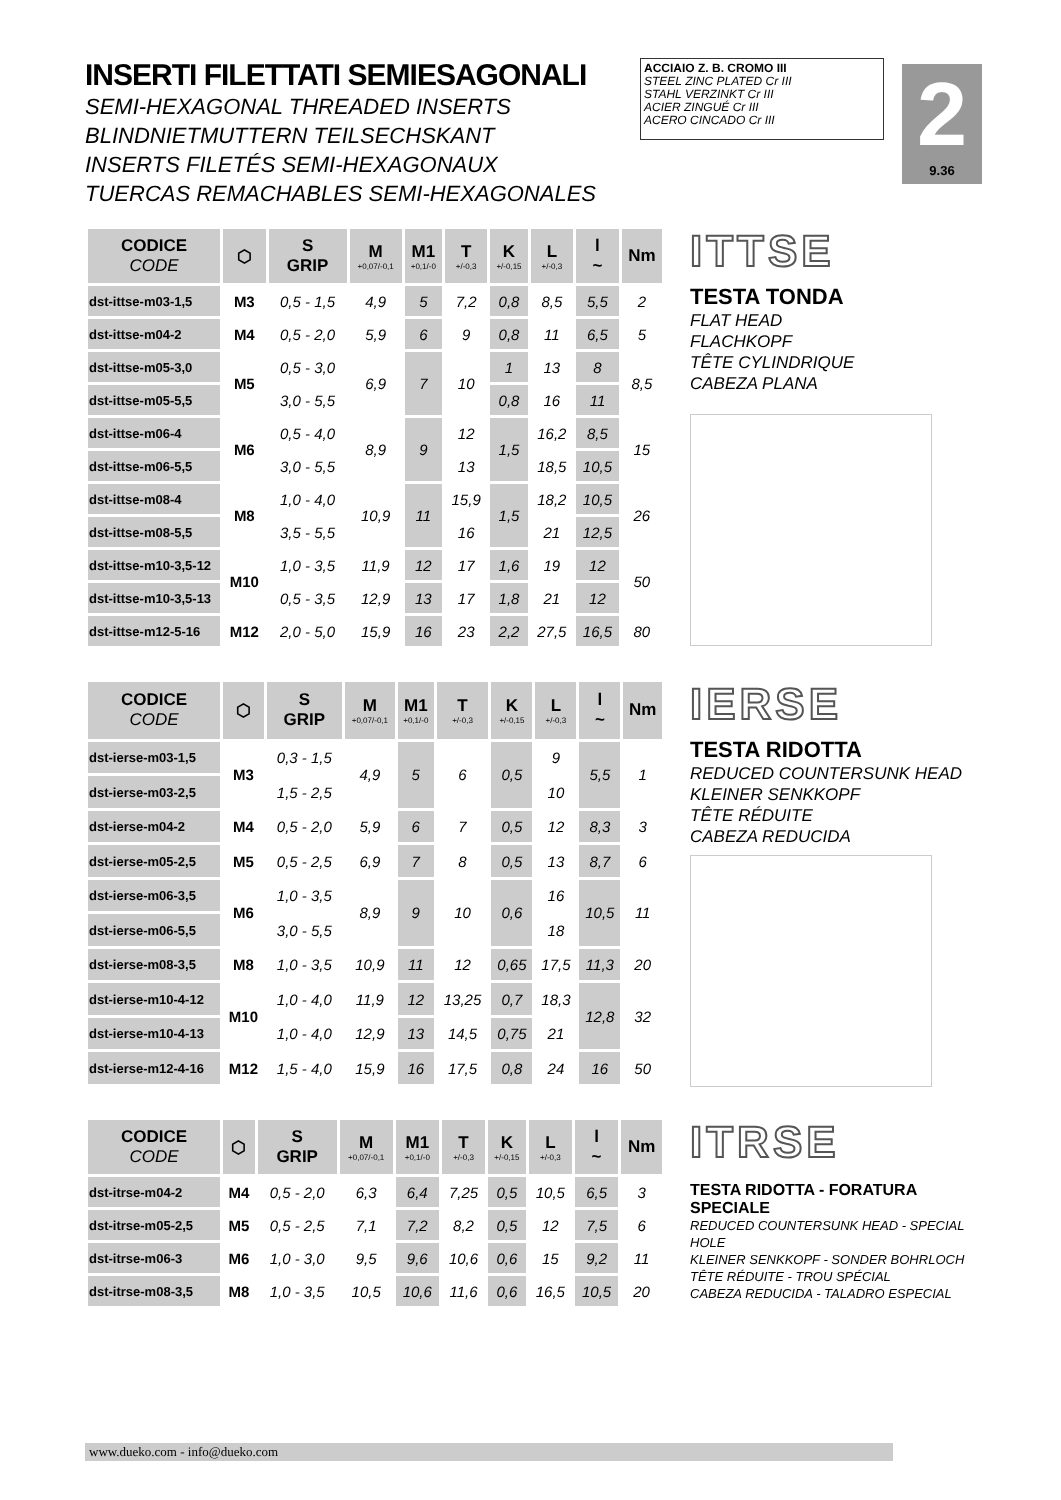INSERTI FILETTATI SEMIESAGONALI
SEMI-HEXAGONAL THREADED INSERTS
BLINDNIETMUTTERN TEILSECHSKANT
INSERTS FILETÉS SEMI-HEXAGONAUX
TUERCAS REMACHABLES SEMI-HEXAGONALES
ACCIAIO Z. B. CROMO III
STEEL ZINC PLATED Cr III
STAHL VERZINKT Cr III
ACIER ZINGUÉ Cr III
ACERO CINCADO Cr III
2
9.36
| CODICE CODE | ⬡ | S GRIP | M +0,07/-0,1 | M1 +0,1/-0 | T +/-0,3 | K +/-0,15 | L +/-0,3 | l ~ | Nm |
| --- | --- | --- | --- | --- | --- | --- | --- | --- | --- |
| dst-ittse-m03-1,5 | M3 | 0,5 - 1,5 | 4,9 | 5 | 7,2 | 0,8 | 8,5 | 5,5 | 2 |
| dst-ittse-m04-2 | M4 | 0,5 - 2,0 | 5,9 | 6 | 9 | 0,8 | 11 | 6,5 | 5 |
| dst-ittse-m05-3,0 | M5 | 0,5 - 3,0 | 6,9 | 7 | 10 | 1 | 13 | 8 | 8,5 |
| dst-ittse-m05-5,5 | | 3,0 - 5,5 | | | | 0,8 | 16 | 11 | |
| dst-ittse-m06-4 | M6 | 0,5 - 4,0 | 8,9 | 9 | 12 | 1,5 | 16,2 | 8,5 | 15 |
| dst-ittse-m06-5,5 | | 3,0 - 5,5 | | | 13 | | 18,5 | 10,5 | |
| dst-ittse-m08-4 | M8 | 1,0 - 4,0 | 10,9 | 11 | 15,9 | 1,5 | 18,2 | 10,5 | 26 |
| dst-ittse-m08-5,5 | | 3,5 - 5,5 | | | 16 | | 21 | 12,5 | |
| dst-ittse-m10-3,5-12 | M10 | 1,0 - 3,5 | 11,9 | 12 | 17 | 1,6 | 19 | 12 | 50 |
| dst-ittse-m10-3,5-13 | | 0,5 - 3,5 | 12,9 | 13 | 17 | 1,8 | 21 | 12 | |
| dst-ittse-m12-5-16 | M12 | 2,0 - 5,0 | 15,9 | 16 | 23 | 2,2 | 27,5 | 16,5 | 80 |
ITTSE
TESTA TONDA
FLAT HEAD
FLACHKOPF
TÊTE CYLINDRIQUE
CABEZA PLANA
| CODICE CODE | ⬡ | S GRIP | M +0,07/-0,1 | M1 +0,1/-0 | T +/-0,3 | K +/-0,15 | L +/-0,3 | l ~ | Nm |
| --- | --- | --- | --- | --- | --- | --- | --- | --- | --- |
| dst-ierse-m03-1,5 | M3 | 0,3 - 1,5 | 4,9 | 5 | 6 | 0,5 | 9 | 5,5 | 1 |
| dst-ierse-m03-2,5 | | 1,5 - 2,5 | | | | | 10 | | |
| dst-ierse-m04-2 | M4 | 0,5 - 2,0 | 5,9 | 6 | 7 | 0,5 | 12 | 8,3 | 3 |
| dst-ierse-m05-2,5 | M5 | 0,5 - 2,5 | 6,9 | 7 | 8 | 0,5 | 13 | 8,7 | 6 |
| dst-ierse-m06-3,5 | M6 | 1,0 - 3,5 | 8,9 | 9 | 10 | 0,6 | 16 | 10,5 | 11 |
| dst-ierse-m06-5,5 | | 3,0 - 5,5 | | | | | 18 | | |
| dst-ierse-m08-3,5 | M8 | 1,0 - 3,5 | 10,9 | 11 | 12 | 0,65 | 17,5 | 11,3 | 20 |
| dst-ierse-m10-4-12 | M10 | 1,0 - 4,0 | 11,9 | 12 | 13,25 | 0,7 | 18,3 | 12,8 | 32 |
| dst-ierse-m10-4-13 | | 1,0 - 4,0 | 12,9 | 13 | 14,5 | 0,75 | 21 | | |
| dst-ierse-m12-4-16 | M12 | 1,5 - 4,0 | 15,9 | 16 | 17,5 | 0,8 | 24 | 16 | 50 |
IERSE
TESTA RIDOTTA
REDUCED COUNTERSUNK HEAD
KLEINER SENKKOPF
TÊTE RÉDUITE
CABEZA REDUCIDA
| CODICE CODE | ⬡ | S GRIP | M +0,07/-0,1 | M1 +0,1/-0 | T +/-0,3 | K +/-0,15 | L +/-0,3 | l ~ | Nm |
| --- | --- | --- | --- | --- | --- | --- | --- | --- | --- |
| dst-itrse-m04-2 | M4 | 0,5 - 2,0 | 6,3 | 6,4 | 7,25 | 0,5 | 10,5 | 6,5 | 3 |
| dst-itrse-m05-2,5 | M5 | 0,5 - 2,5 | 7,1 | 7,2 | 8,2 | 0,5 | 12 | 7,5 | 6 |
| dst-itrse-m06-3 | M6 | 1,0 - 3,0 | 9,5 | 9,6 | 10,6 | 0,6 | 15 | 9,2 | 11 |
| dst-itrse-m08-3,5 | M8 | 1,0 - 3,5 | 10,5 | 10,6 | 11,6 | 0,6 | 16,5 | 10,5 | 20 |
ITRSE
TESTA RIDOTTA - FORATURA SPECIALE
REDUCED COUNTERSUNK HEAD - SPECIAL HOLE
KLEINER SENKKOPF - SONDER BOHRLOCH
TÊTE RÉDUITE - TROU SPÉCIAL
CABEZA REDUCIDA - TALADRO ESPECIAL
www.dueko.com - info@dueko.com